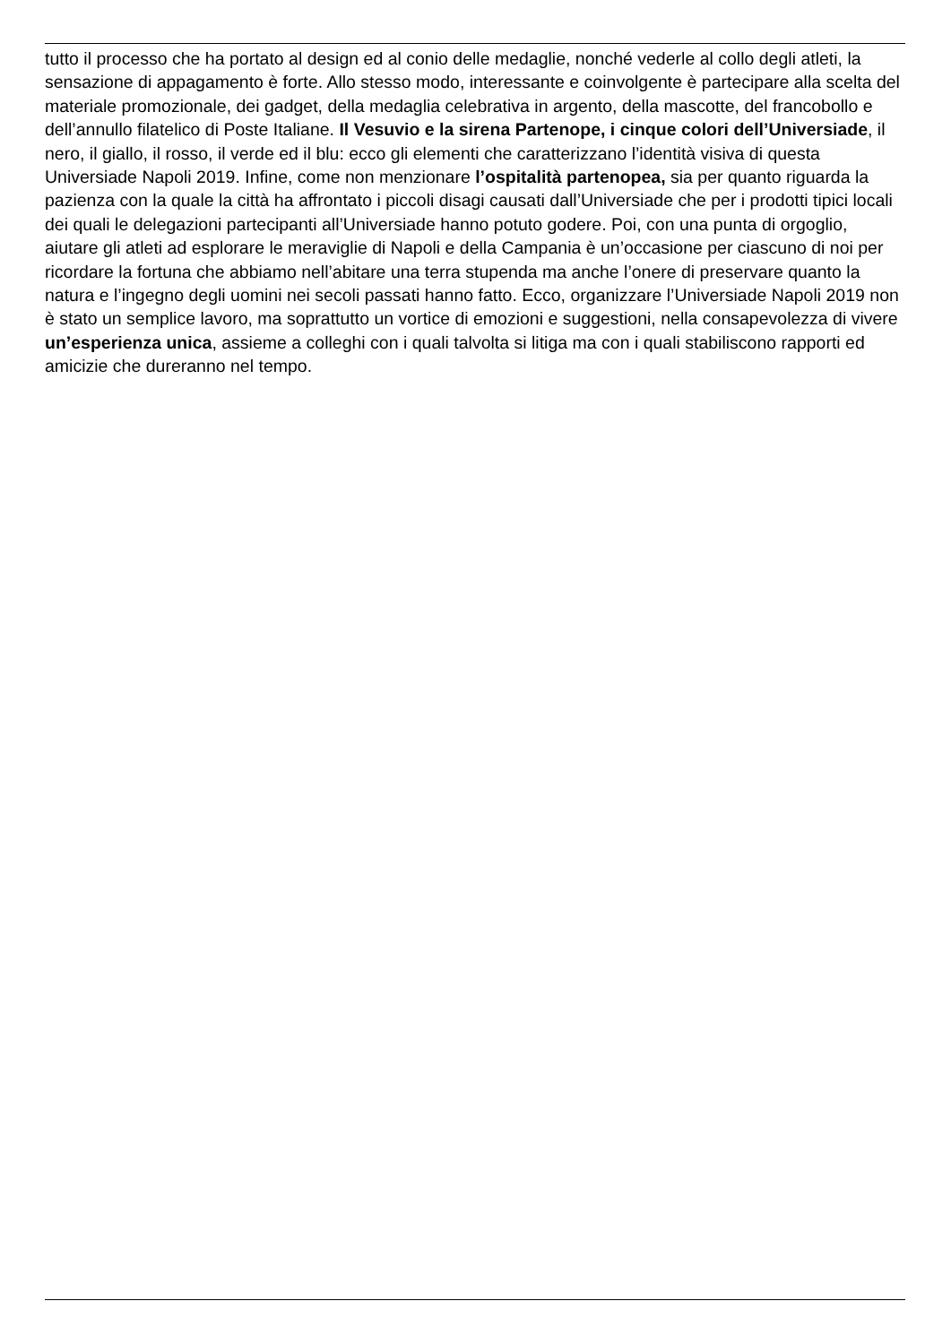tutto il processo che ha portato al design ed al conio delle medaglie, nonché vederle al collo degli atleti, la sensazione di appagamento è forte. Allo stesso modo, interessante e coinvolgente è partecipare alla scelta del materiale promozionale, dei gadget, della medaglia celebrativa in argento, della mascotte, del francobollo e dell’annullo filatelico di Poste Italiane. Il Vesuvio e la sirena Partenope, i cinque colori dell’Universiade, il nero, il giallo, il rosso, il verde ed il blu: ecco gli elementi che caratterizzano l’identità visiva di questa Universiade Napoli 2019. Infine, come non menzionare l’ospitalità partenopea, sia per quanto riguarda la pazienza con la quale la città ha affrontato i piccoli disagi causati dall’Universiade che per i prodotti tipici locali dei quali le delegazioni partecipanti all’Universiade hanno potuto godere. Poi, con una punta di orgoglio, aiutare gli atleti ad esplorare le meraviglie di Napoli e della Campania è un’occasione per ciascuno di noi per ricordare la fortuna che abbiamo nell’abitare una terra stupenda ma anche l’onere di preservare quanto la natura e l’ingegno degli uomini nei secoli passati hanno fatto. Ecco, organizzare l’Universiade Napoli 2019 non è stato un semplice lavoro, ma soprattutto un vortice di emozioni e suggestioni, nella consapevolezza di vivere un’esperienza unica, assieme a colleghi con i quali talvolta si litiga ma con i quali stabiliscono rapporti ed amicizie che dureranno nel tempo.